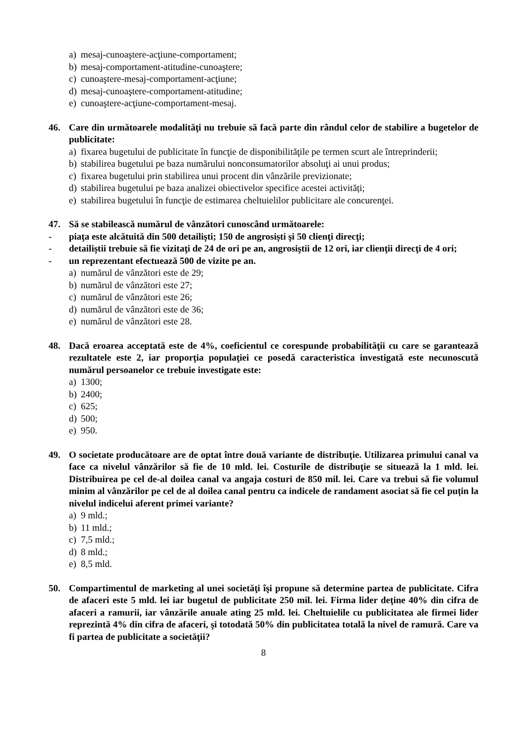a) mesaj-cunoaştere-acţiune-comportament;
b) mesaj-comportament-atitudine-cunoaştere;
c) cunoaştere-mesaj-comportament-acţiune;
d) mesaj-cunoaştere-comportament-atitudine;
e) cunoaştere-acţiune-comportament-mesaj.
46. Care din următoarele modalităţi nu trebuie să facă parte din rândul celor de stabilire a bugetelor de publicitate:
a) fixarea bugetului de publicitate în funcţie de disponibilităţile pe termen scurt ale întreprinderii;
b) stabilirea bugetului pe baza numărului nonconsumatorilor absoluţi ai unui produs;
c) fixarea bugetului prin stabilirea unui procent din vânzările previzionate;
d) stabilirea bugetului pe baza analizei obiectivelor specifice acestei activități;
e) stabilirea bugetului în funcţie de estimarea cheltuielilor publicitare ale concurenţei.
47. Să se stabilească numărul de vânzători cunoscând următoarele:
- piaţa este alcătuită din 500 detailişti; 150 de angrosiști şi 50 clienţi direcţi;
- detailiştii trebuie să fie vizitaţi de 24 de ori pe an, angrosiştii de 12 ori, iar clienţii direcţi de 4 ori;
- un reprezentant efectuează 500 de vizite pe an.
a) numărul de vânzători este de 29;
b) numărul de vânzători este 27;
c) numărul de vânzători este 26;
d) numărul de vânzători este de 36;
e) numărul de vânzători este 28.
48. Dacă eroarea acceptată este de 4%, coeficientul ce corespunde probabilităţii cu care se garantează rezultatele este 2, iar proporţia populaţiei ce posedă caracteristica investigată este necunoscută numărul persoanelor ce trebuie investigate este:
a) 1300;
b) 2400;
c) 625;
d) 500;
e) 950.
49. O societate producătoare are de optat între două variante de distribuţie. Utilizarea primului canal va face ca nivelul vânzărilor să fie de 10 mld. lei. Costurile de distribuţie se situează la 1 mld. lei. Distribuirea pe cel de-al doilea canal va angaja costuri de 850 mil. lei. Care va trebui să fie volumul minim al vânzărilor pe cel de al doilea canal pentru ca indicele de randament asociat să fie cel puțin la nivelul indicelui aferent primei variante?
a) 9 mld.;
b) 11 mld.;
c) 7,5 mld.;
d) 8 mld.;
e) 8,5 mld.
50. Compartimentul de marketing al unei societăţi îşi propune să determine partea de publicitate. Cifra de afaceri este 5 mld. lei iar bugetul de publicitate 250 mil. lei. Firma lider deţine 40% din cifra de afaceri a ramurii, iar vânzările anuale ating 25 mld. lei. Cheltuielile cu publicitatea ale firmei lider reprezintă 4% din cifra de afaceri, şi totodată 50% din publicitatea totală la nivel de ramură. Care va fi partea de publicitate a societăţii?
8